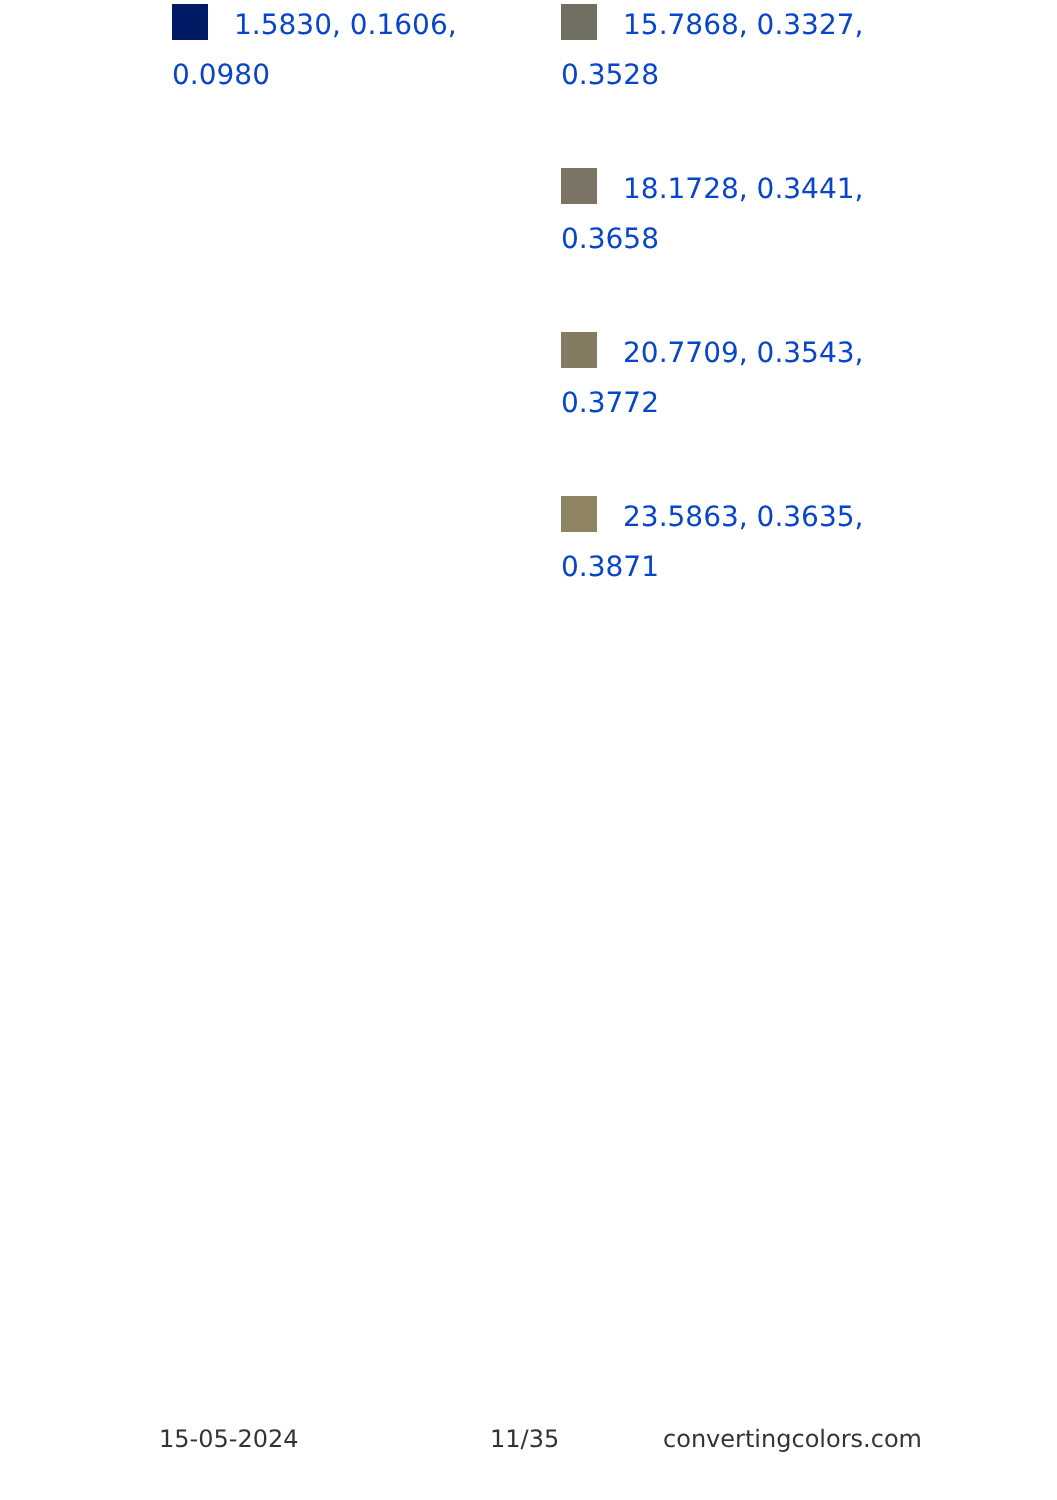1.5830, 0.1606, 0.0980 15.7868, 0.3327, 0.3528
18.1728, 0.3441, 0.3658
20.7709, 0.3543, 0.3772
23.5863, 0.3635, 0.3871
15-05-2024 11/35 convertingcolors.com